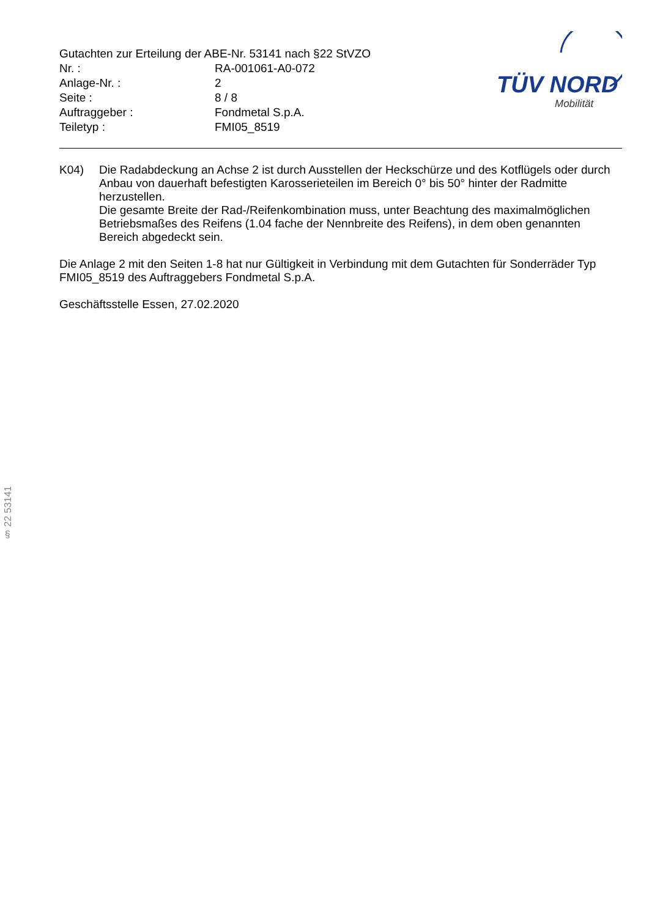Gutachten zur Erteilung der ABE-Nr. 53141 nach §22 StVZO
| Nr. : | RA-001061-A0-072 |
| Anlage-Nr. : | 2 |
| Seite : | 8 / 8 |
| Auftraggeber : | Fondmetal S.p.A. |
| Teiletyp : | FMI05_8519 |
TÜV NORD
Mobilität
K04) Die Radabdeckung an Achse 2 ist durch Ausstellen der Heckschürze und des Kotflügels oder durch Anbau von dauerhaft befestigten Karosserieteilen im Bereich 0° bis 50° hinter der Radmitte herzustellen.
Die gesamte Breite der Rad-/Reifenkombination muss, unter Beachtung des maximalmöglichen Betriebsmaßes des Reifens (1.04 fache der Nennbreite des Reifens), in dem oben genannten Bereich abgedeckt sein.
Die Anlage 2 mit den Seiten 1-8 hat nur Gültigkeit in Verbindung mit dem Gutachten für Sonderräder Typ FMI05_8519 des Auftraggebers Fondmetal S.p.A.
Geschäftsstelle Essen, 27.02.2020
§ 22 53141